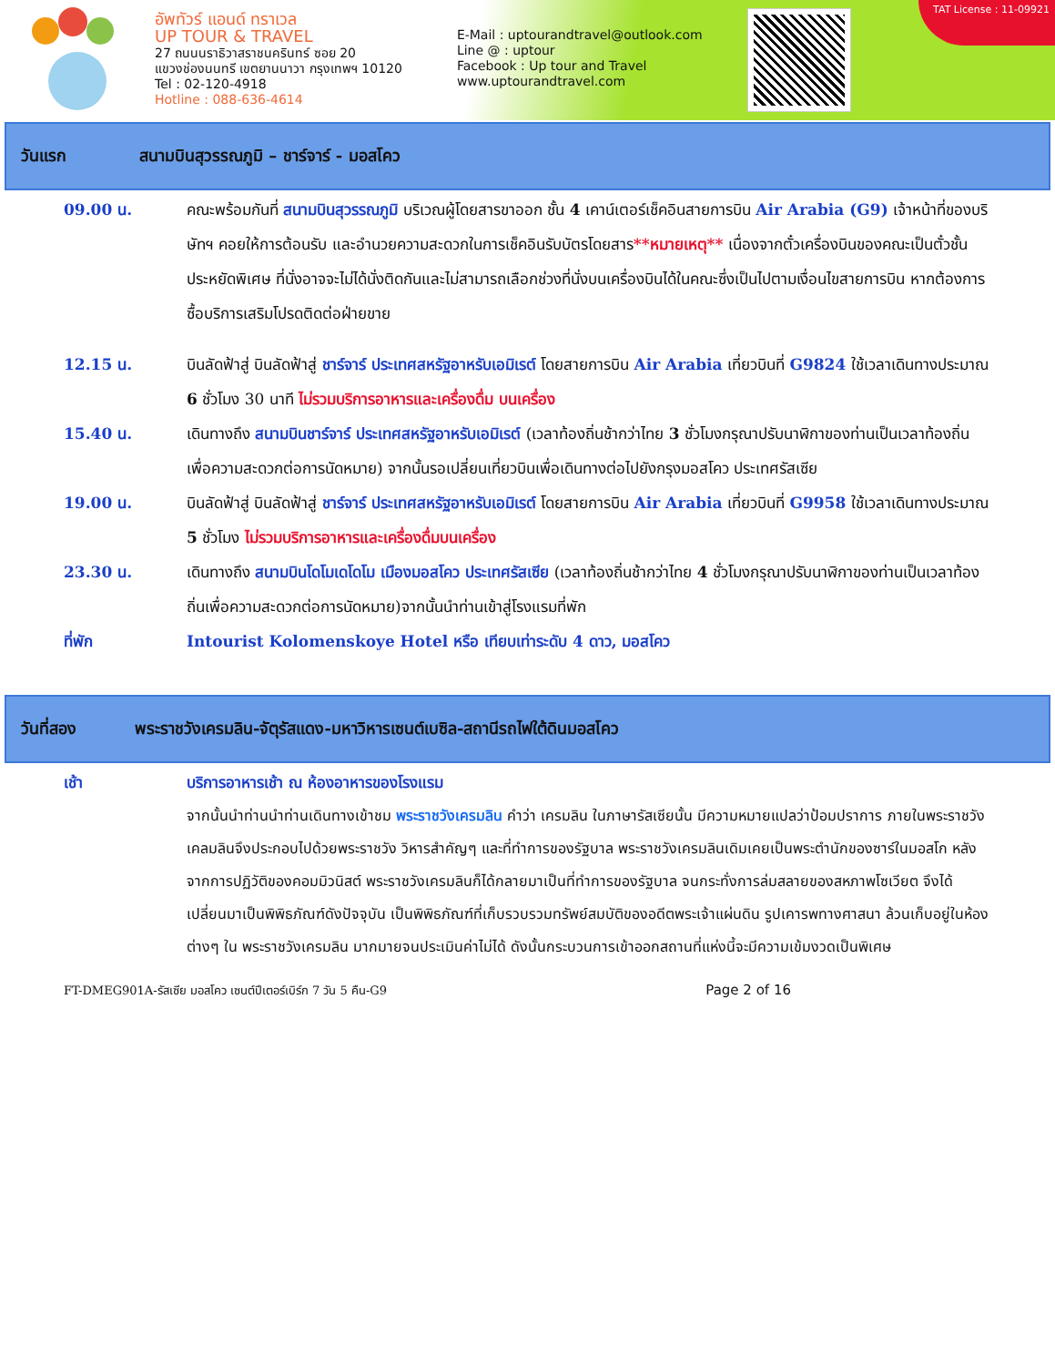อัพทัวร์ แอนด์ ทราเวล
UP TOUR & TRAVEL
27 ถนนนราธิวาสราชนครินทร์ ซอย 20
แขวงช่องนนทรี เขตยานนาวา กรุงเทพฯ 10120
Tel : 02-120-4918
Hotline : 088-636-4614
E-Mail : uptourandtravel@outlook.com
Line @ : uptour
Facebook : Up tour and Travel
www.uptourandtravel.com
TAT License : 11-09921
วันแรก สนามบินสุวรรณภูมิ – ชาร์จาร์ - มอสโคว
09.00 น. คณะพร้อมกันที่ สนามบินสุวรรณภูมิ บริเวณผู้โดยสารขาออก ชั้น 4 เคาน์เตอร์เช็คอินสายการบิน Air Arabia (G9) เจ้าหน้าที่ของบริษัทฯ คอยให้การต้อนรับ และอำนวยความสะดวกในการเช็คอินรับบัตรโดยสาร**หมายเหตุ** เนื่องจากตั๋วเครื่องบินของคณะเป็นตั๋วชั้นประหยัดพิเศษ ที่นั่งอาจจะไม่ได้นั่งติดกันและไม่สามารถเลือกช่วงที่นั่งบนเครื่องบินได้ในคณะซึ่งเป็นไปตามเงื่อนไขสายการบิน หากต้องการซื้อบริการเสริมโปรดติดต่อฝ่ายขาย
12.15 น. บินลัดฟ้าสู่ บินลัดฟ้าสู่ ชาร์จาร์ ประเทศสหรัฐอาหรับเอมิเรต์ โดยสายการบิน Air Arabia เที่ยวบินที่ G9824 ใช้เวลาเดินทางประมาณ 6 ชั่วโมง 30 นาที ไม่รวมบริการอาหารและเครื่องดื่ม บนเครื่อง
15.40 น. เดินทางถึง สนามบินชาร์จาร์ ประเทศสหรัฐอาหรับเอมิเรต์ (เวลาท้องถิ่นช้ากว่าไทย 3 ชั่วโมงกรุณาปรับนาฬิกาของท่านเป็นเวลาท้องถิ่นเพื่อความสะดวกต่อการนัดหมาย) จากนั้นรอเปลี่ยนเที่ยวบินเพื่อเดินทางต่อไปยังกรุงมอสโคว ประเทศรัสเซีย
19.00 น. บินลัดฟ้าสู่ บินลัดฟ้าสู่ ชาร์จาร์ ประเทศสหรัฐอาหรับเอมิเรต์ โดยสายการบิน Air Arabia เที่ยวบินที่ G9958 ใช้เวลาเดินทางประมาณ 5 ชั่วโมง ไม่รวมบริการอาหารและเครื่องดื่มบนเครื่อง
23.30 น. เดินทางถึง สนามบินโดโมเดโดโม เมืองมอสโคว ประเทศรัสเซีย (เวลาท้องถิ่นช้ากว่าไทย 4 ชั่วโมงกรุณาปรับนาฬิกาของท่านเป็นเวลาท้องถิ่นเพื่อความสะดวกต่อการนัดหมาย)จากนั้นนำท่านเข้าสู่โรงแรมที่พัก
ที่พัก Intourist Kolomenskoye Hotel หรือ เทียบเท่าระดับ 4 ดาว, มอสโคว
วันที่สอง พระราชวังเครมลิน-จัตุรัสแดง-มหาวิหารเซนต์เบซิล-สถานีรถไฟใต้ดินมอสโคว
เช้า บริการอาหารเช้า ณ ห้องอาหารของโรงแรม
จากนั้นนำท่านนำท่านเดินทางเข้าชม พระราชวังเครมลิน คำว่า เครมลิน ในภาษารัสเซียนั้น มีความหมายแปลว่าป้อมปราการ ภายในพระราชวังเคลมลินจึงประกอบไปด้วยพระราชวัง วิหารสำคัญๆ และที่ทำการของรัฐบาล พระราชวังเครมลินเดิมเคยเป็นพระตำนักของซาร์ในมอสโก หลังจากการปฏิวัติของคอมมิวนิสต์ พระราชวังเครมลินก็ได้กลายมาเป็นที่ทำการของรัฐบาล จนกระทั่งการล่มสลายของสหภาพโซเวียต จึงได้เปลี่ยนมาเป็นพิพิธภัณฑ์ดังปัจจุบัน เป็นพิพิธภัณฑ์ที่เก็บรวบรวมทรัพย์สมบัติของอดีตพระเจ้าแผ่นดิน รูปเคารพทางศาสนา ล้วนเก็บอยู่ในห้องต่างๆ ใน พระราชวังเครมลิน มากมายจนประเมินค่าไม่ได้ ดังนั้นกระบวนการเข้าออกสถานที่แห่งนี้จะมีความเข้มงวดเป็นพิเศษ
FT-DMEG901A-รัสเซีย มอสโคว เซนต์ปีเตอร์เบิร์ก 7 วัน 5 คืน-G9 Page 2 of 16